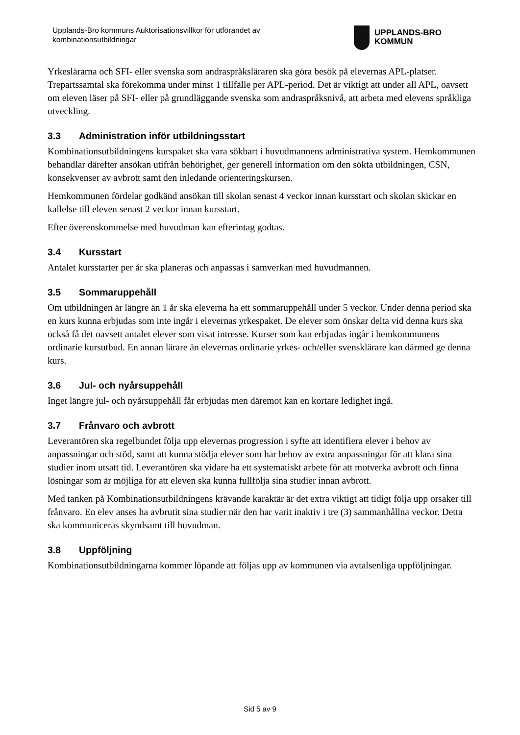Upplands-Bro kommuns Auktorisationsvillkor för utförandet av kombinationsutbildningar
UPPLANDS-BRO
KOMMUN
Yrkeslärarna och SFI- eller svenska som andraspråksläraren ska göra besök på elevernas APL-platser. Trepartssamtal ska förekomma under minst 1 tillfälle per APL-period. Det är viktigt att under all APL, oavsett om eleven läser på SFI- eller på grundläggande svenska som andraspråksnivå, att arbeta med elevens språkliga utveckling.
3.3 Administration inför utbildningsstart
Kombinationsutbildningens kurspaket ska vara sökbart i huvudmannens administrativa system. Hemkommunen behandlar därefter ansökan utifrån behörighet, ger generell information om den sökta utbildningen, CSN, konsekvenser av avbrott samt den inledande orienteringskursen.
Hemkommunen fördelar godkänd ansökan till skolan senast 4 veckor innan kursstart och skolan skickar en kallelse till eleven senast 2 veckor innan kursstart.
Efter överenskommelse med huvudman kan efterintag godtas.
3.4 Kursstart
Antalet kursstarter per år ska planeras och anpassas i samverkan med huvudmannen.
3.5 Sommaruppehåll
Om utbildningen är längre än 1 år ska eleverna ha ett sommaruppehåll under 5 veckor. Under denna period ska en kurs kunna erbjudas som inte ingår i elevernas yrkespaket. De elever som önskar delta vid denna kurs ska också få det oavsett antalet elever som visat intresse. Kurser som kan erbjudas ingår i hemkommunens ordinarie kursutbud. En annan lärare än elevernas ordinarie yrkes- och/eller svensklärare kan därmed ge denna kurs.
3.6 Jul- och nyårsuppehåll
Inget längre jul- och nyårsuppehåll får erbjudas men däremot kan en kortare ledighet ingå.
3.7 Frånvaro och avbrott
Leverantören ska regelbundet följa upp elevernas progression i syfte att identifiera elever i behov av anpassningar och stöd, samt att kunna stödja elever som har behov av extra anpassningar för att klara sina studier inom utsatt tid. Leverantören ska vidare ha ett systematiskt arbete för att motverka avbrott och finna lösningar som är möjliga för att eleven ska kunna fullfölja sina studier innan avbrott.
Med tanken på Kombinationsutbildningens krävande karaktär är det extra viktigt att tidigt följa upp orsaker till frånvaro. En elev anses ha avbrutit sina studier när den har varit inaktiv i tre (3) sammanhållna veckor. Detta ska kommuniceras skyndsamt till huvudman.
3.8 Uppföljning
Kombinationsutbildningarna kommer löpande att följas upp av kommunen via avtalsenliga uppföljningar.
Sid 5 av 9